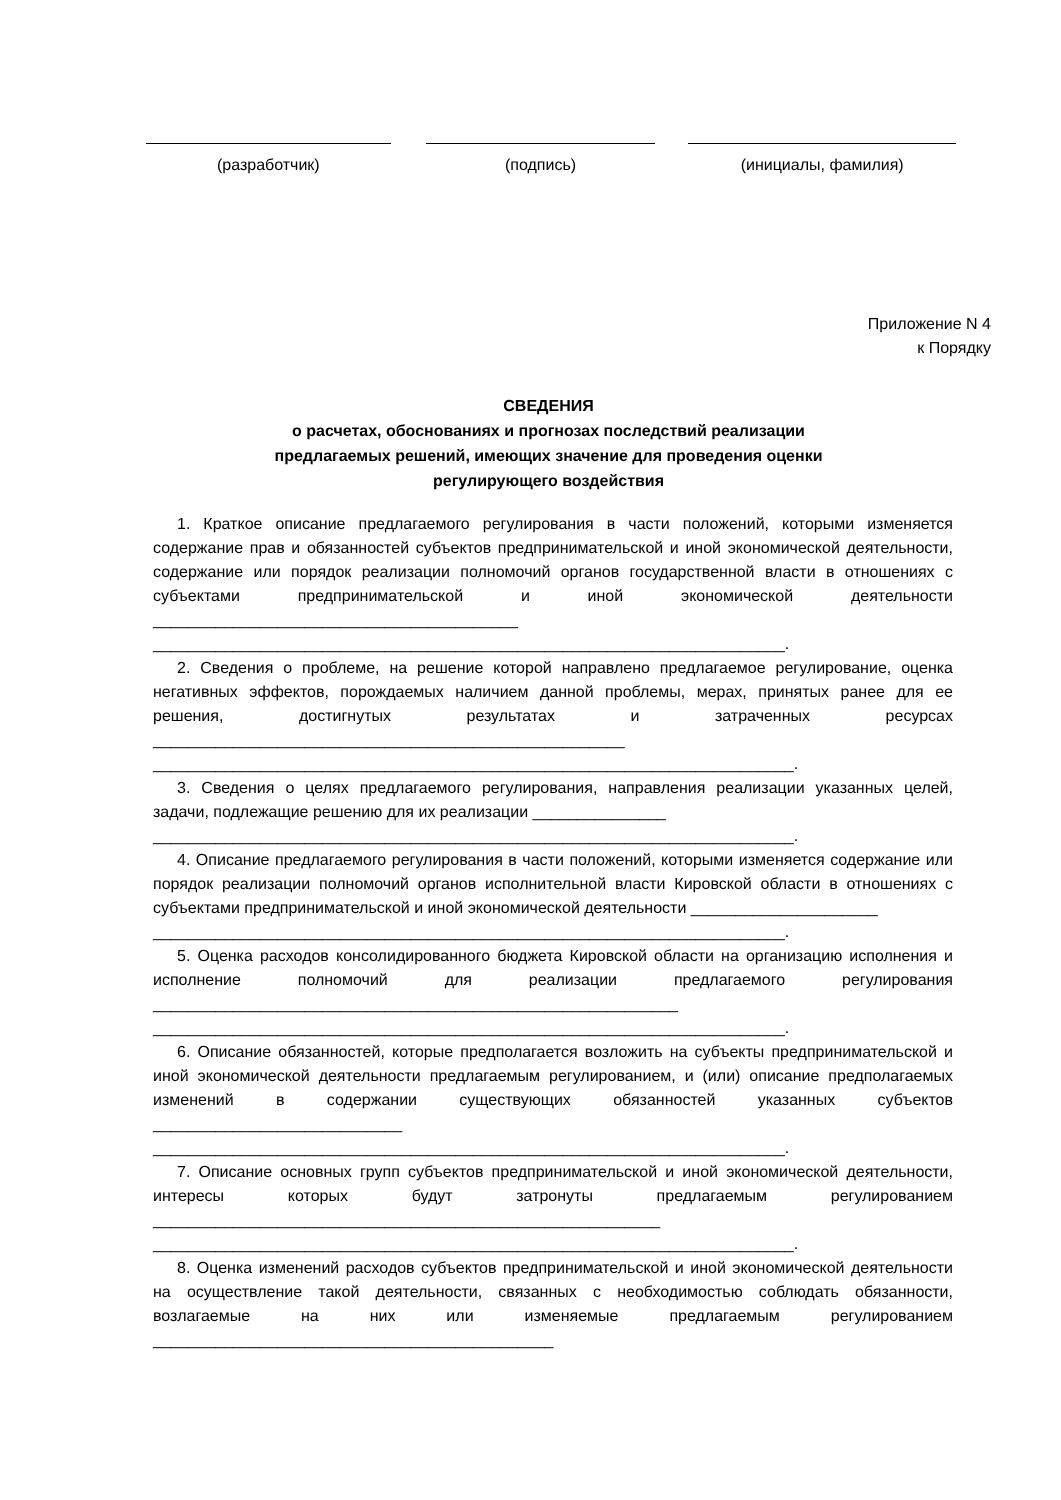(разработчик) (подпись) (инициалы, фамилия)
Приложение N 4
к Порядку
СВЕДЕНИЯ
о расчетах, обоснованиях и прогнозах последствий реализации
предлагаемых решений, имеющих значение для проведения оценки
регулирующего воздействия
1. Краткое описание предлагаемого регулирования в части положений, которыми изменяется содержание прав и обязанностей субъектов предпринимательской и иной экономической деятельности, содержание или порядок реализации полномочий органов государственной власти в отношениях с субъектами предпринимательской и иной экономической деятельности _________________________________________
_______________________________________________________________________.
2. Сведения о проблеме, на решение которой направлено предлагаемое регулирование, оценка негативных эффектов, порождаемых наличием данной проблемы, мерах, принятых ранее для ее решения, достигнутых результатах и затраченных ресурсах _____________________________________________________
________________________________________________________________________.
3. Сведения о целях предлагаемого регулирования, направления реализации указанных целей, задачи, подлежащие решению для их реализации _______________
________________________________________________________________________.
4. Описание предлагаемого регулирования в части положений, которыми изменяется содержание или порядок реализации полномочий органов исполнительной власти Кировской области в отношениях с субъектами предпринимательской и иной экономической деятельности _____________________
_______________________________________________________________________.
5. Оценка расходов консолидированного бюджета Кировской области на организацию исполнения и исполнение полномочий для реализации предлагаемого регулирования ___________________________________________________________
_______________________________________________________________________.
6. Описание обязанностей, которые предполагается возложить на субъекты предпринимательской и иной экономической деятельности предлагаемым регулированием, и (или) описание предполагаемых изменений в содержании существующих обязанностей указанных субъектов ____________________________
_______________________________________________________________________.
7. Описание основных групп субъектов предпринимательской и иной экономической деятельности, интересы которых будут затронуты предлагаемым регулированием _________________________________________________________
________________________________________________________________________.
8. Оценка изменений расходов субъектов предпринимательской и иной экономической деятельности на осуществление такой деятельности, связанных с необходимостью соблюдать обязанности, возлагаемые на них или изменяемые предлагаемым регулированием _____________________________________________